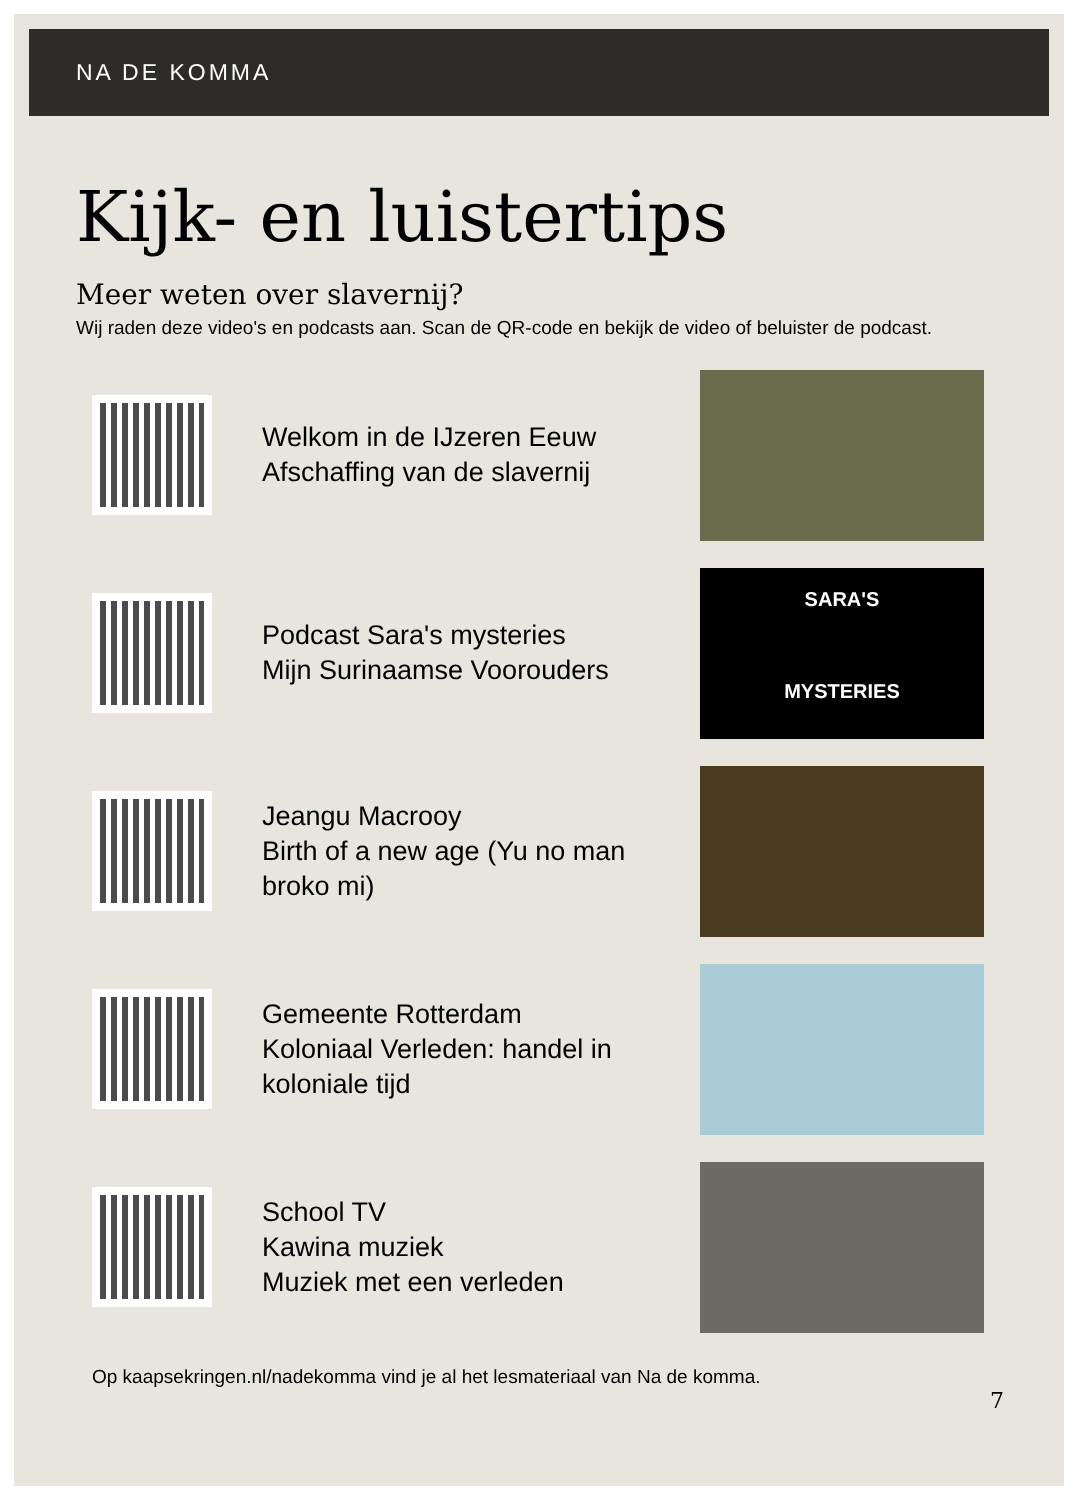NA DE KOMMA
Kijk- en luistertips
Meer weten over slavernij?
Wij raden deze video's en podcasts aan. Scan de QR-code en bekijk de video of beluister de podcast.
Welkom in de IJzeren Eeuw
Afschaffing van de slavernij
Podcast Sara's mysteries
Mijn Surinaamse Voorouders
SARA'S
MYSTERIES
Jeangu Macrooy
Birth of a new age (Yu no man broko mi)
Gemeente Rotterdam
Koloniaal Verleden: handel in koloniale tijd
School TV
Kawina muziek
Muziek met een verleden
Op kaapsekringen.nl/nadekomma vind je al het lesmateriaal van Na de komma.
7